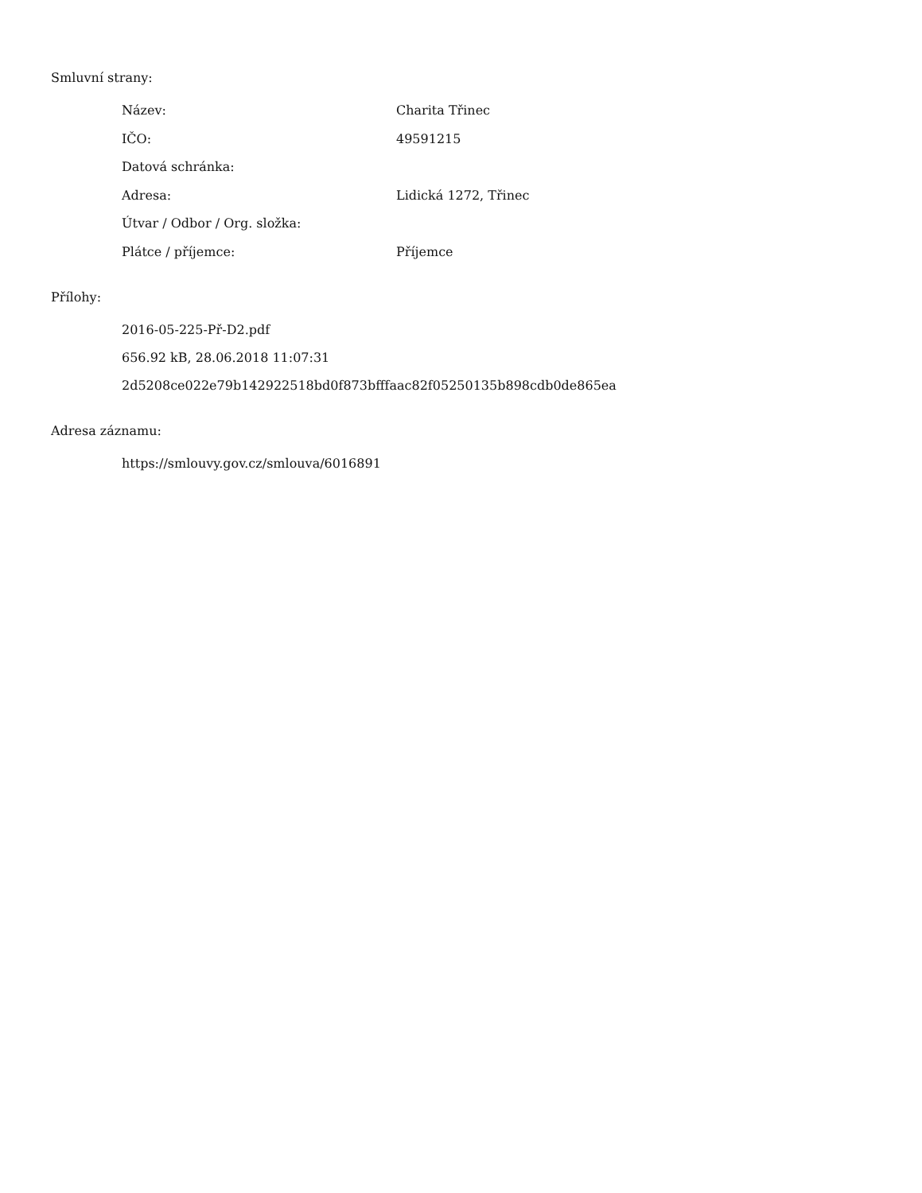Smluvní strany:
| Název: | Charita Třinec |
| IČO: | 49591215 |
| Datová schránka: | |
| Adresa: | Lidická 1272, Třinec |
| Útvar / Odbor / Org. složka: | |
| Plátce / příjemce: | Příjemce |
Přílohy:
2016-05-225-Př-D2.pdf
656.92 kB, 28.06.2018 11:07:31
2d5208ce022e79b142922518bd0f873bfffaac82f05250135b898cdb0de865ea
Adresa záznamu:
https://smlouvy.gov.cz/smlouva/6016891